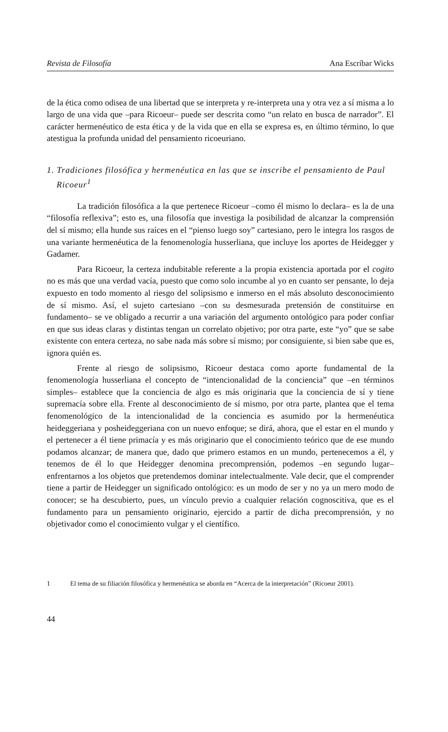Revista de Filosofía Ana Escríbar Wicks
de la ética como odisea de una libertad que se interpreta y re-interpreta una y otra vez a sí misma a lo largo de una vida que –para Ricoeur– puede ser descrita como “un relato en busca de narrador”. El carácter hermenéutico de esta ética y de la vida que en ella se expresa es, en último término, lo que atestigua la profunda unidad del pensamiento ricoeuriano.
1. Tradiciones filosófica y hermenéutica en las que se inscribe el pensamiento de Paul Ricoeur<sup>1</sup>
La tradición filosófica a la que pertenece Ricoeur –como él mismo lo declara– es la de una “filosofía reflexiva”; esto es, una filosofía que investiga la posibilidad de alcanzar la comprensión del sí mismo; ella hunde sus raíces en el “pienso luego soy” cartesiano, pero le integra los rasgos de una variante hermenéutica de la fenomenología husserliana, que incluye los aportes de Heidegger y Gadamer.
Para Ricoeur, la certeza indubitable referente a la propia existencia aportada por el cogito no es más que una verdad vacía, puesto que como solo incumbe al yo en cuanto ser pensante, lo deja expuesto en todo momento al riesgo del solipsismo e inmerso en el más absoluto desconocimiento de sí mismo. Así, el sujeto cartesiano –con su desmesurada pretensión de constituirse en fundamento– se ve obligado a recurrir a una variación del argumento ontológico para poder confiar en que sus ideas claras y distintas tengan un correlato objetivo; por otra parte, este “yo” que se sabe existente con entera certeza, no sabe nada más sobre sí mismo; por consiguiente, si bien sabe que es, ignora quién es.
Frente al riesgo de solipsismo, Ricoeur destaca como aporte fundamental de la fenomenología husserliana el concepto de “intencionalidad de la conciencia” que –en términos simples– establece que la conciencia de algo es más originaria que la conciencia de sí y tiene supremacía sobre ella. Frente al desconocimiento de sí mismo, por otra parte, plantea que el tema fenomenológico de la intencionalidad de la conciencia es asumido por la hermenéutica heideggeriana y posheideggeriana con un nuevo enfoque; se dirá, ahora, que el estar en el mundo y el pertenecer a él tiene primacía y es más originario que el conocimiento teórico que de ese mundo podamos alcanzar; de manera que, dado que primero estamos en un mundo, pertenecemos a él, y tenemos de él lo que Heidegger denomina precomprensión, podemos –en segundo lugar– enfrentarnos a los objetos que pretendemos dominar intelectualmente. Vale decir, que el comprender tiene a partir de Heidegger un significado ontológico: es un modo de ser y no ya un mero modo de conocer; se ha descubierto, pues, un vínculo previo a cualquier relación cognoscitiva, que es el fundamento para un pensamiento originario, ejercido a partir de dicha precomprensión, y no objetivador como el conocimiento vulgar y el científico.
1 El tema de su filiación filosófica y hermenéutica se aborda en “Acerca de la interpretación” (Ricoeur 2001).
44